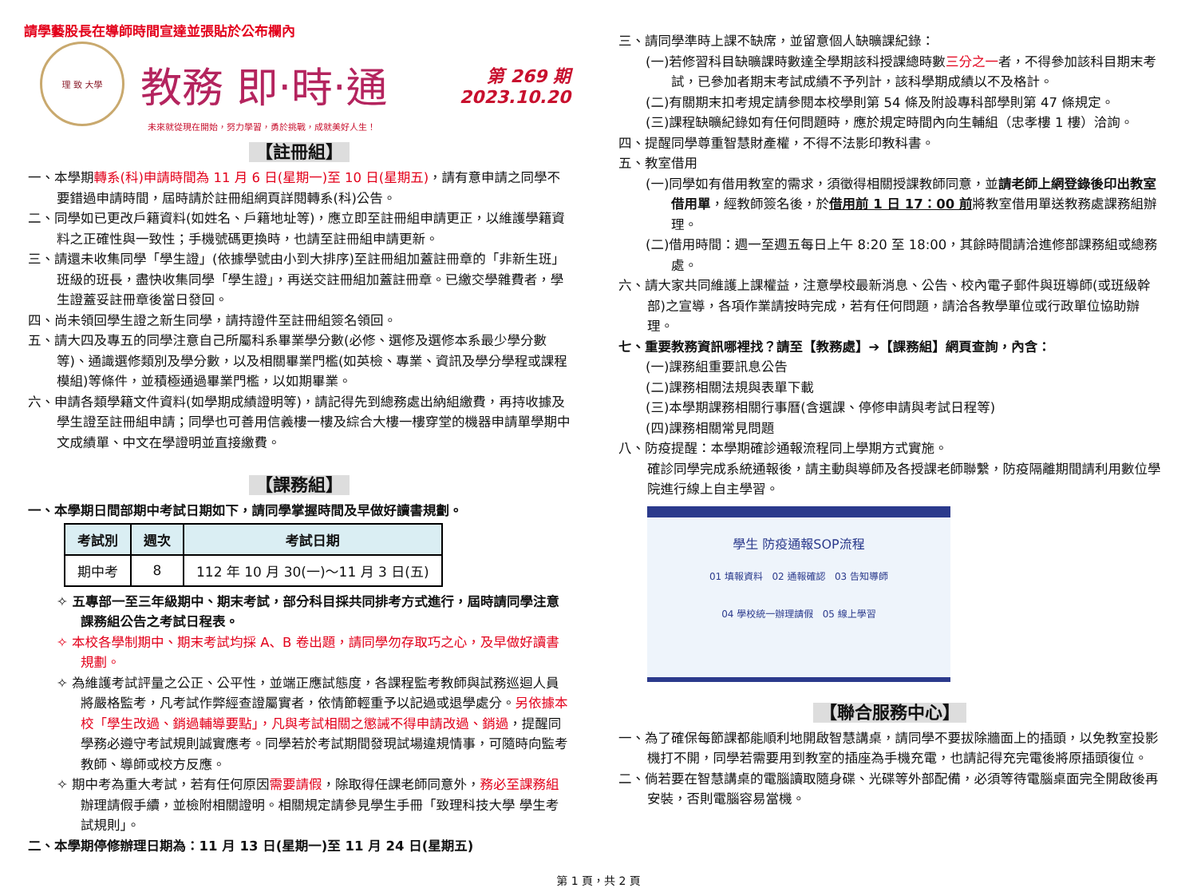請學藝股長在導師時間宣達並張貼於公布欄內
理 致 大學
教務 即‧時‧通
第 269 期
2023.10.20
未來就從現在開始，努力學習，勇於挑戰，成就美好人生！
【註冊組】
一、本學期轉系(科)申請時間為 11 月 6 日(星期一)至 10 日(星期五)，請有意申請之同學不要錯過申請時間，屆時請於註冊組網頁詳閱轉系(科)公告。
二、同學如已更改戶籍資料(如姓名、戶籍地址等)，應立即至註冊組申請更正，以維護學籍資料之正確性與一致性；手機號碼更換時，也請至註冊組申請更新。
三、請還未收集同學「學生證」(依據學號由小到大排序)至註冊組加蓋註冊章的「非新生班」班級的班長，盡快收集同學「學生證」，再送交註冊組加蓋註冊章。已繳交學雜費者，學生證蓋妥註冊章後當日發回。
四、尚未領回學生證之新生同學，請持證件至註冊組簽名領回。
五、請大四及專五的同學注意自己所屬科系畢業學分數(必修、選修及選修本系最少學分數等)、通識選修類別及學分數，以及相關畢業門檻(如英檢、專業、資訊及學分學程或課程模組)等條件，並積極通過畢業門檻，以如期畢業。
六、申請各類學籍文件資料(如學期成績證明等)，請記得先到總務處出納組繳費，再持收據及學生證至註冊組申請；同學也可善用信義樓一樓及綜合大樓一樓穿堂的機器申請單學期中文成績單、中文在學證明並直接繳費。
【課務組】
一、本學期日間部期中考試日期如下，請同學掌握時間及早做好讀書規劃。
| 考試別 | 週次 | 考試日期 |
| --- | --- | --- |
| 期中考 | 8 | 112 年 10 月 30(一)～11 月 3 日(五) |
✧ 五專部一至三年級期中、期末考試，部分科目採共同排考方式進行，屆時請同學注意課務組公告之考試日程表。
✧ 本校各學制期中、期末考試均採 A、B 卷出題，請同學勿存取巧之心，及早做好讀書規劃。
✧ 為維護考試評量之公正、公平性，並端正應試態度，各課程監考教師與試務巡迴人員將嚴格監考，凡考試作弊經查證屬實者，依情節輕重予以記過或退學處分。另依據本校「學生改過、銷過輔導要點」，凡與考試相關之懲誡不得申請改過、銷過，提醒同學務必遵守考試規則誠實應考。同學若於考試期間發現試場違規情事，可隨時向監考教師、導師或校方反應。
✧ 期中考為重大考試，若有任何原因需要請假，除取得任課老師同意外，務必至課務組辦理請假手續，並檢附相關證明。相關規定請參見學生手冊「致理科技大學 學生考試規則」。
二、本學期停修辦理日期為：11 月 13 日(星期一)至 11 月 24 日(星期五)
三、請同學準時上課不缺席，並留意個人缺曠課紀錄：
(一)若修習科目缺曠課時數達全學期該科授課總時數三分之一者，不得參加該科目期末考試，已參加者期末考試成績不予列計，該科學期成績以不及格計。
(二)有關期末扣考規定請參閱本校學則第 54 條及附設專科部學則第 47 條規定。
(三)課程缺曠紀錄如有任何問題時，應於規定時間內向生輔組（忠孝樓 1 樓）洽詢。
四、提醒同學尊重智慧財產權，不得不法影印教科書。
五、教室借用
(一)同學如有借用教室的需求，須徵得相關授課教師同意，並請老師上網登錄後印出教室借用單，經教師簽名後，於借用前 1 日 17：00 前將教室借用單送教務處課務組辦理。
(二)借用時間：週一至週五每日上午 8:20 至 18:00，其餘時間請洽進修部課務組或總務處。
六、請大家共同維護上課權益，注意學校最新消息、公告、校內電子郵件與班導師(或班級幹部)之宣導，各項作業請按時完成，若有任何問題，請洽各教學單位或行政單位協助辦理。
七、重要教務資訊哪裡找？請至【教務處】➔【課務組】網頁查詢，內含：
(一)課務組重要訊息公告
(二)課務相關法規與表單下載
(三)本學期課務相關行事曆(含選課、停修申請與考試日程等)
(四)課務相關常見問題
八、防疫提醒：本學期確診通報流程同上學期方式實施。
確診同學完成系統通報後，請主動與導師及各授課老師聯繫，防疫隔離期間請利用數位學院進行線上自主學習。
學生 防疫通報SOP流程
01 填報資料 02 通報確認 03 告知導師
04 學校統一辦理請假 05 線上學習
【聯合服務中心】
一、為了確保每節課都能順利地開啟智慧講桌，請同學不要拔除牆面上的插頭，以免教室投影機打不開，同學若需要用到教室的插座為手機充電，也請記得充完電後將原插頭復位。
二、倘若要在智慧講桌的電腦讀取隨身碟、光碟等外部配備，必須等待電腦桌面完全開啟後再安裝，否則電腦容易當機。
第 1 頁，共 2 頁